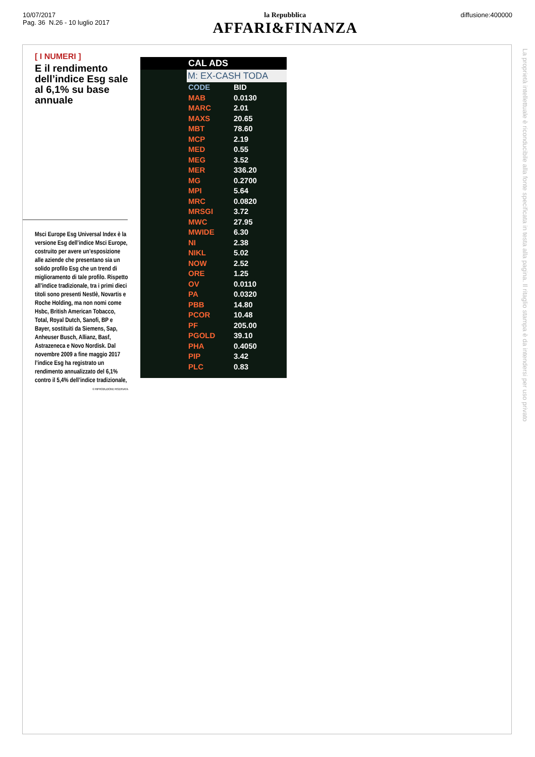10/07/2017
Pag. 36 N.26 - 10 luglio 2017
la Repubblica
AFFARI&FINANZA
diffusione:400000
[ I NUMERI ]
E il rendimento dell’indice Esg sale al 6,1% su base annuale
Msci Europe Esg Universal Index è la versione Esg dell’indice Msci Europe, costruito per avere un’esposizione alle aziende che presentano sia un solido profilo Esg che un trend di miglioramento di tale profilo. Rispetto all’indice tradizionale, tra i primi dieci titoli sono presenti Nestlè, Novartis e Roche Holding, ma non nomi come Hsbc, British American Tobacco, Total, Royal Dutch, Sanofi, BP e Bayer, sostituiti da Siemens, Sap, Anheuser Busch, Allianz, Basf, Astrazeneca e Novo Nordisk. Dal novembre 2009 a fine maggio 2017 l’indice Esg ha registrato un rendimento annualizzato del 6,1% contro il 5,4% dell’indice tradizionale,
© RIPRODUZIONE RISERVATA
CAL ADS
M: EX-CASH TODA
CODE BID
MAB 0.0130
MARC 2.01
MAXS 20.65
MBT 78.60
MCP 2.19
MED 0.55
MEG 3.52
MER 336.20
MG 0.2700
MPI 5.64
MRC 0.0820
MRSGI 3.72
MWC 27.95
MWIDE 6.30
NI 2.38
NIKL 5.02
NOW 2.52
ORE 1.25
OV 0.0110
PA 0.0320
PBB 14.80
PCOR 10.48
PF 205.00
PGOLD 39.10
PHA 0.4050
PIP 3.42
PLC 0.83
La proprietà intellettuale è riconducibile alla fonte specificata in testa alla pagina. Il ritaglio stampa è da intendersi per uso privato